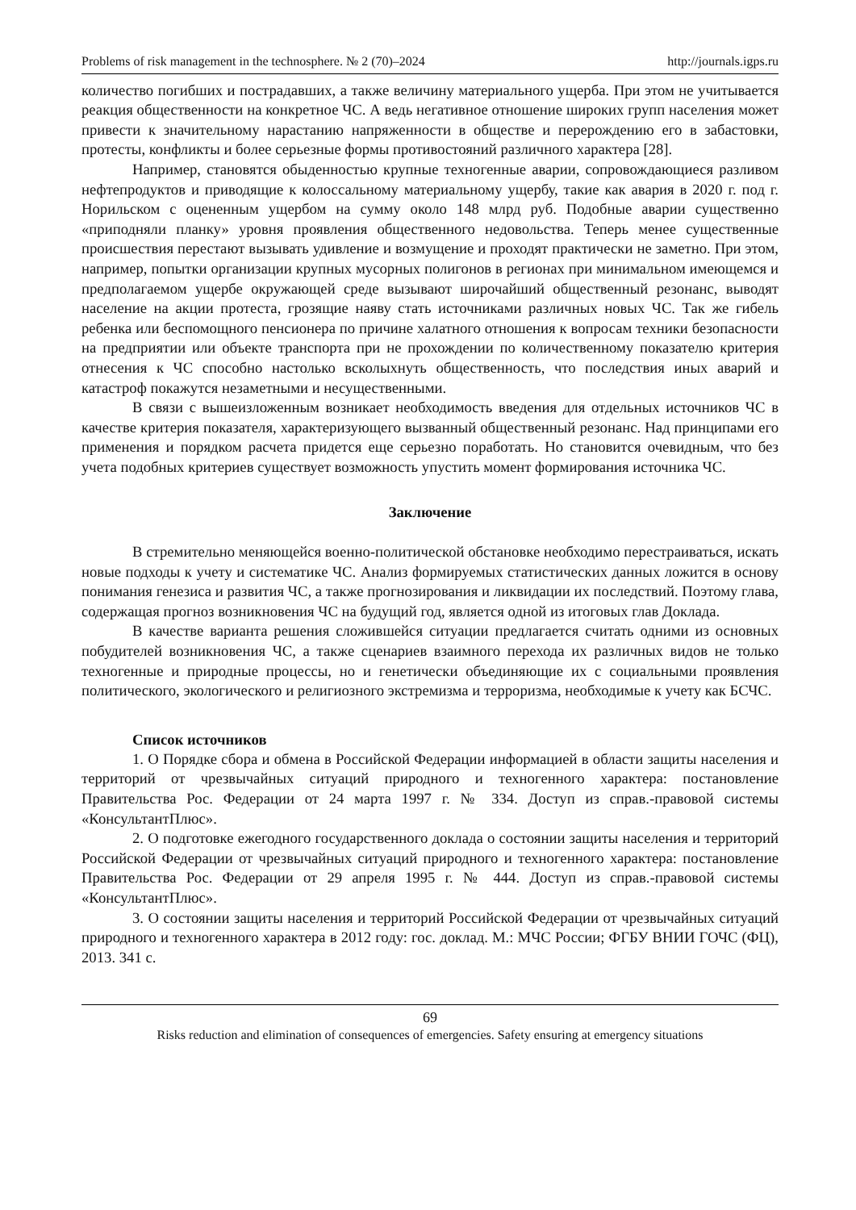Problems of risk management in the technosphere. № 2 (70)–2024 http://journals.igps.ru
количество погибших и пострадавших, а также величину материального ущерба. При этом не учитывается реакция общественности на конкретное ЧС. А ведь негативное отношение широких групп населения может привести к значительному нарастанию напряженности в обществе и перерождению его в забастовки, протесты, конфликты и более серьезные формы противостояний различного характера [28].
Например, становятся обыденностью крупные техногенные аварии, сопровождающиеся разливом нефтепродуктов и приводящие к колоссальному материальному ущербу, такие как авария в 2020 г. под г. Норильском с оцененным ущербом на сумму около 148 млрд руб. Подобные аварии существенно «приподняли планку» уровня проявления общественного недовольства. Теперь менее существенные происшествия перестают вызывать удивление и возмущение и проходят практически не заметно. При этом, например, попытки организации крупных мусорных полигонов в регионах при минимальном имеющемся и предполагаемом ущербе окружающей среде вызывают широчайший общественный резонанс, выводят население на акции протеста, грозящие наяву стать источниками различных новых ЧС. Так же гибель ребенка или беспомощного пенсионера по причине халатного отношения к вопросам техники безопасности на предприятии или объекте транспорта при не прохождении по количественному показателю критерия отнесения к ЧС способно настолько всколыхнуть общественность, что последствия иных аварий и катастроф покажутся незаметными и несущественными.
В связи с вышеизложенным возникает необходимость введения для отдельных источников ЧС в качестве критерия показателя, характеризующего вызванный общественный резонанс. Над принципами его применения и порядком расчета придется еще серьезно поработать. Но становится очевидным, что без учета подобных критериев существует возможность упустить момент формирования источника ЧС.
Заключение
В стремительно меняющейся военно-политической обстановке необходимо перестраиваться, искать новые подходы к учету и систематике ЧС. Анализ формируемых статистических данных ложится в основу понимания генезиса и развития ЧС, а также прогнозирования и ликвидации их последствий. Поэтому глава, содержащая прогноз возникновения ЧС на будущий год, является одной из итоговых глав Доклада.
В качестве варианта решения сложившейся ситуации предлагается считать одними из основных побудителей возникновения ЧС, а также сценариев взаимного перехода их различных видов не только техногенные и природные процессы, но и генетически объединяющие их с социальными проявления политического, экологического и религиозного экстремизма и терроризма, необходимые к учету как БСЧС.
Список источников
1. О Порядке сбора и обмена в Российской Федерации информацией в области защиты населения и территорий от чрезвычайных ситуаций природного и техногенного характера: постановление Правительства Рос. Федерации от 24 марта 1997 г. № 334. Доступ из справ.-правовой системы «КонсультантПлюс».
2. О подготовке ежегодного государственного доклада о состоянии защиты населения и территорий Российской Федерации от чрезвычайных ситуаций природного и техногенного характера: постановление Правительства Рос. Федерации от 29 апреля 1995 г. № 444. Доступ из справ.-правовой системы «КонсультантПлюс».
3. О состоянии защиты населения и территорий Российской Федерации от чрезвычайных ситуаций природного и техногенного характера в 2012 году: гос. доклад. М.: МЧС России; ФГБУ ВНИИ ГОЧС (ФЦ), 2013. 341 с.
69
Risks reduction and elimination of consequences of emergencies. Safety ensuring at emergency situations